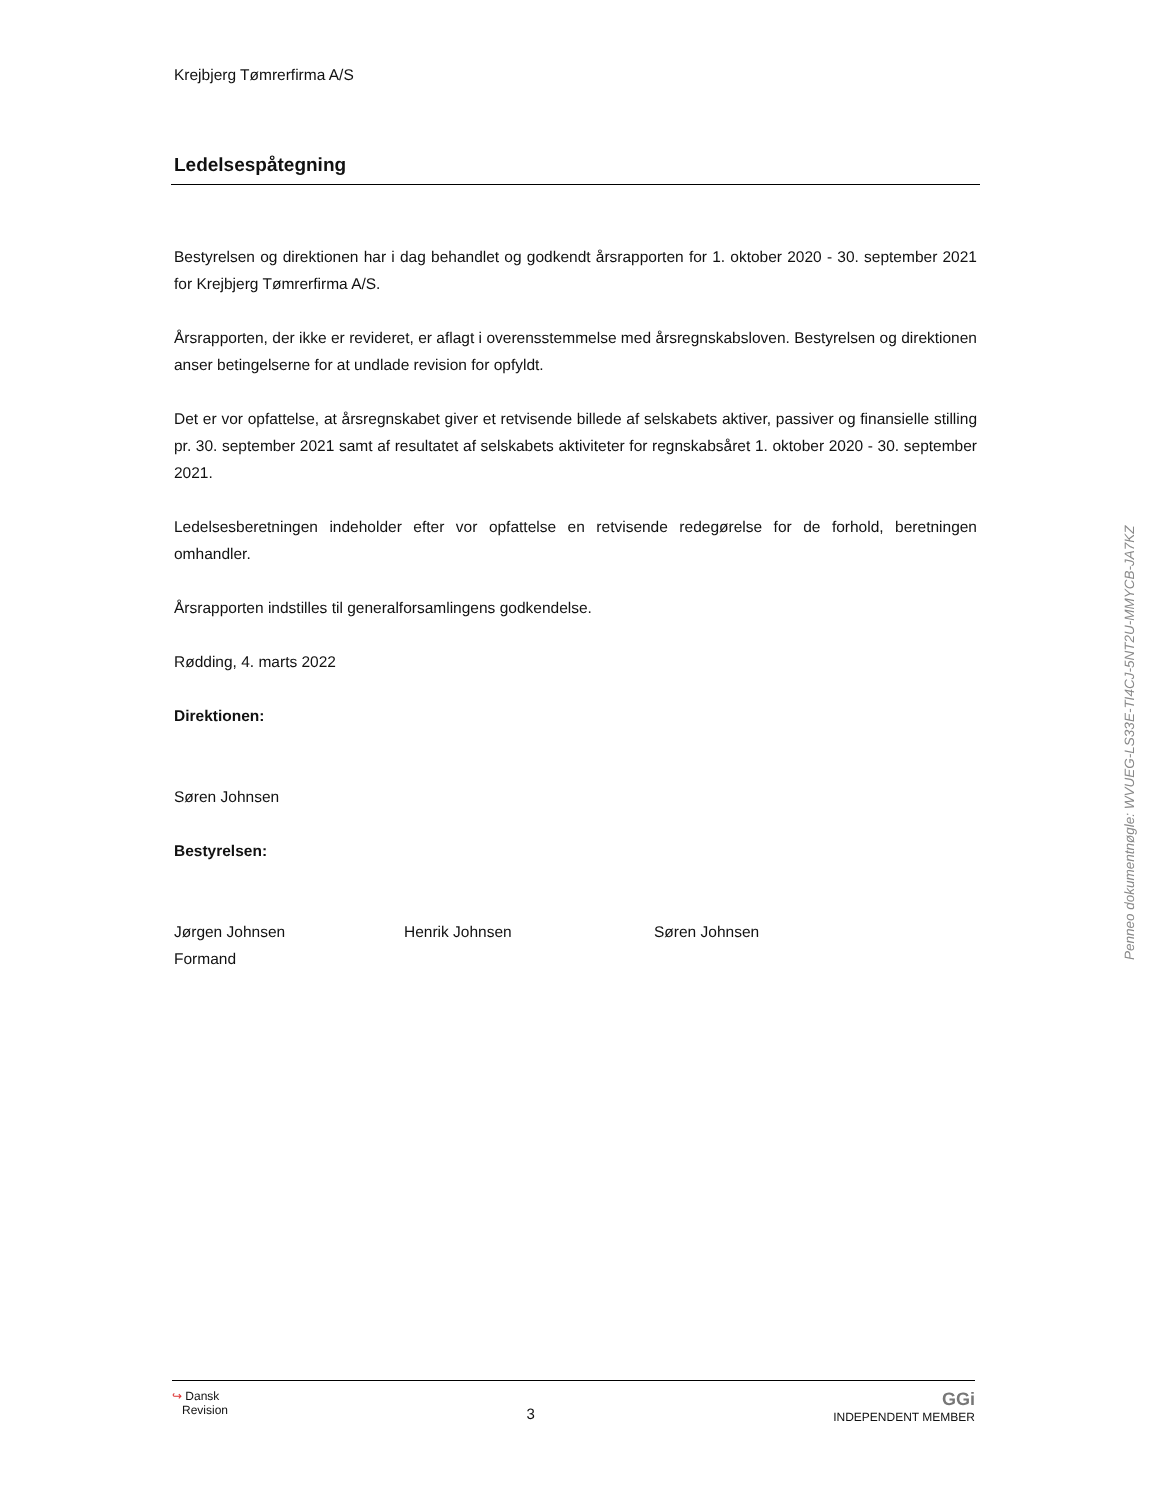Krejbjerg Tømrerfirma A/S
Ledelsespåtegning
Bestyrelsen og direktionen har i dag behandlet og godkendt årsrapporten for 1. oktober 2020 - 30. september 2021 for Krejbjerg Tømrerfirma A/S.
Årsrapporten, der ikke er revideret, er aflagt i overensstemmelse med årsregnskabsloven. Bestyrelsen og direktionen anser betingelserne for at undlade revision for opfyldt.
Det er vor opfattelse, at årsregnskabet giver et retvisende billede af selskabets aktiver, passiver og finansielle stilling pr. 30. september 2021 samt af resultatet af selskabets aktiviteter for regnskabsåret 1. oktober 2020 - 30. september 2021.
Ledelsesberetningen indeholder efter vor opfattelse en retvisende redegørelse for de forhold, beretningen omhandler.
Årsrapporten indstilles til generalforsamlingens godkendelse.
Rødding, 4. marts 2022
Direktionen:
Søren Johnsen
Bestyrelsen:
Jørgen Johnsen
Formand
Henrik Johnsen Søren Johnsen
Penneo dokumentnøgle: WVUEG-LS33E-TI4CJ-5NT2U-MMYCB-JA7KZ
↪ Dansk
Revision
3
GGi
INDEPENDENT MEMBER